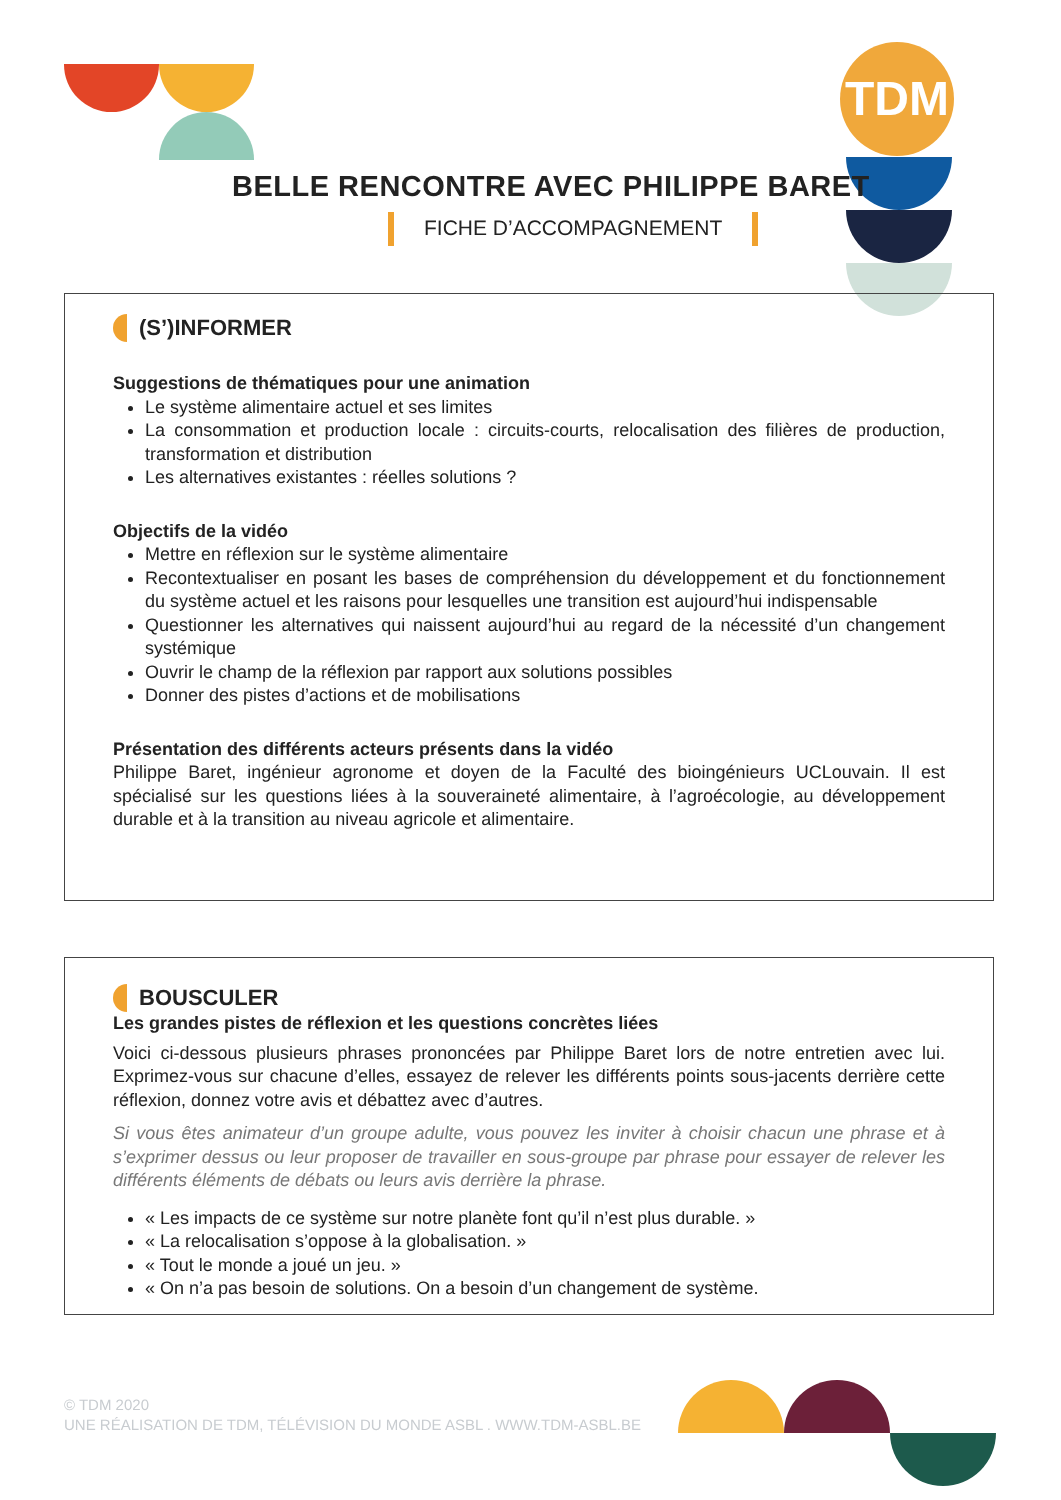TDM
BELLE RENCONTRE AVEC PHILIPPE BARET
FICHE D’ACCOMPAGNEMENT
(S’)INFORMER
Suggestions de thématiques pour une animation
Le système alimentaire actuel et ses limites
La consommation et production locale : circuits-courts, relocalisation des filières de production, transformation et distribution
Les alternatives existantes : réelles solutions ?
Objectifs de la vidéo
Mettre en réflexion sur le système alimentaire
Recontextualiser en posant les bases de compréhension du développement et du fonctionnement du système actuel et les raisons pour lesquelles une transition est aujourd’hui indispensable
Questionner les alternatives qui naissent aujourd’hui au regard de la nécessité d’un changement systémique
Ouvrir le champ de la réflexion par rapport aux solutions possibles
Donner des pistes d’actions et de mobilisations
Présentation des différents acteurs présents dans la vidéo
Philippe Baret, ingénieur agronome et doyen de la Faculté des bioingénieurs UCLouvain. Il est spécialisé sur les questions liées à la souveraineté alimentaire, à l’agroécologie, au développement durable et à la transition au niveau agricole et alimentaire.
BOUSCULER
Les grandes pistes de réflexion et les questions concrètes liées
Voici ci-dessous plusieurs phrases prononcées par Philippe Baret lors de notre entretien avec lui. Exprimez-vous sur chacune d’elles, essayez de relever les différents points sous-jacents derrière cette réflexion, donnez votre avis et débattez avec d’autres.
Si vous êtes animateur d’un groupe adulte, vous pouvez les inviter à choisir chacun une phrase et à s’exprimer dessus ou leur proposer de travailler en sous-groupe par phrase pour essayer de relever les différents éléments de débats ou leurs avis derrière la phrase.
« Les impacts de ce système sur notre planète font qu’il n’est plus durable. »
« La relocalisation s’oppose à la globalisation. »
« Tout le monde a joué un jeu. »
« On n’a pas besoin de solutions. On a besoin d’un changement de système.
© TDM 2020
UNE RÉALISATION DE TDM, TÉLÉVISION DU MONDE ASBL . WWW.TDM-ASBL.BE